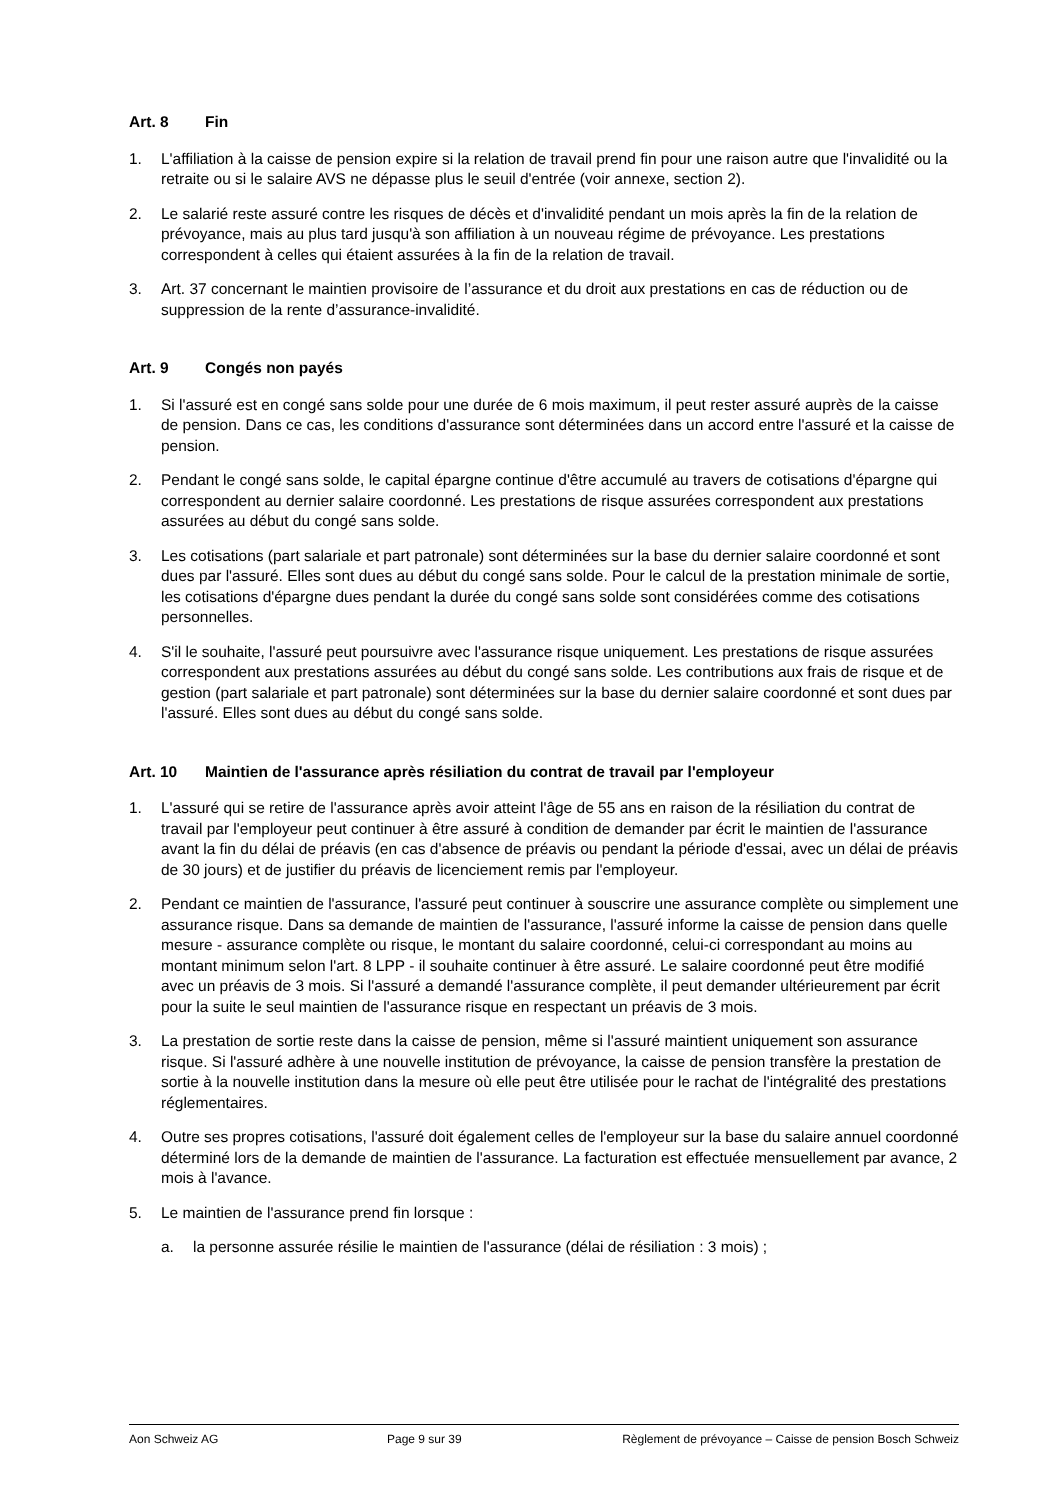Art. 8 Fin
1. L'affiliation à la caisse de pension expire si la relation de travail prend fin pour une raison autre que l'invalidité ou la retraite ou si le salaire AVS ne dépasse plus le seuil d'entrée (voir annexe, section 2).
2. Le salarié reste assuré contre les risques de décès et d'invalidité pendant un mois après la fin de la relation de prévoyance, mais au plus tard jusqu'à son affiliation à un nouveau régime de prévoyance. Les prestations correspondent à celles qui étaient assurées à la fin de la relation de travail.
3. Art. 37 concernant le maintien provisoire de l’assurance et du droit aux prestations en cas de réduction ou de suppression de la rente d’assurance-invalidité.
Art. 9 Congés non payés
1. Si l'assuré est en congé sans solde pour une durée de 6 mois maximum, il peut rester assuré auprès de la caisse de pension. Dans ce cas, les conditions d'assurance sont déterminées dans un accord entre l'assuré et la caisse de pension.
2. Pendant le congé sans solde, le capital épargne continue d'être accumulé au travers de cotisations d'épargne qui correspondent au dernier salaire coordonné. Les prestations de risque assurées correspondent aux prestations assurées au début du congé sans solde.
3. Les cotisations (part salariale et part patronale) sont déterminées sur la base du dernier salaire coordonné et sont dues par l'assuré. Elles sont dues au début du congé sans solde. Pour le calcul de la prestation minimale de sortie, les cotisations d'épargne dues pendant la durée du congé sans solde sont considérées comme des cotisations personnelles.
4. S'il le souhaite, l'assuré peut poursuivre avec l'assurance risque uniquement. Les prestations de risque assurées correspondent aux prestations assurées au début du congé sans solde. Les contributions aux frais de risque et de gestion (part salariale et part patronale) sont déterminées sur la base du dernier salaire coordonné et sont dues par l'assuré. Elles sont dues au début du congé sans solde.
Art. 10 Maintien de l'assurance après résiliation du contrat de travail par l'employeur
1. L'assuré qui se retire de l'assurance après avoir atteint l'âge de 55 ans en raison de la résiliation du contrat de travail par l'employeur peut continuer à être assuré à condition de demander par écrit le maintien de l'assurance avant la fin du délai de préavis (en cas d'absence de préavis ou pendant la période d'essai, avec un délai de préavis de 30 jours) et de justifier du préavis de licenciement remis par l'employeur.
2. Pendant ce maintien de l'assurance, l'assuré peut continuer à souscrire une assurance complète ou simplement une assurance risque. Dans sa demande de maintien de l'assurance, l'assuré informe la caisse de pension dans quelle mesure - assurance complète ou risque, le montant du salaire coordonné, celui-ci correspondant au moins au montant minimum selon l'art. 8 LPP - il souhaite continuer à être assuré. Le salaire coordonné peut être modifié avec un préavis de 3 mois. Si l'assuré a demandé l'assurance complète, il peut demander ultérieurement par écrit pour la suite le seul maintien de l'assurance risque en respectant un préavis de 3 mois.
3. La prestation de sortie reste dans la caisse de pension, même si l'assuré maintient uniquement son assurance risque. Si l'assuré adhère à une nouvelle institution de prévoyance, la caisse de pension transfère la prestation de sortie à la nouvelle institution dans la mesure où elle peut être utilisée pour le rachat de l'intégralité des prestations réglementaires.
4. Outre ses propres cotisations, l'assuré doit également celles de l'employeur sur la base du salaire annuel coordonné déterminé lors de la demande de maintien de l'assurance. La facturation est effectuée mensuellement par avance, 2 mois à l'avance.
5. Le maintien de l'assurance prend fin lorsque :
a. la personne assurée résilie le maintien de l'assurance (délai de résiliation : 3 mois) ;
Aon Schweiz AG Page 9 sur 39 Règlement de prévoyance – Caisse de pension Bosch Schweiz